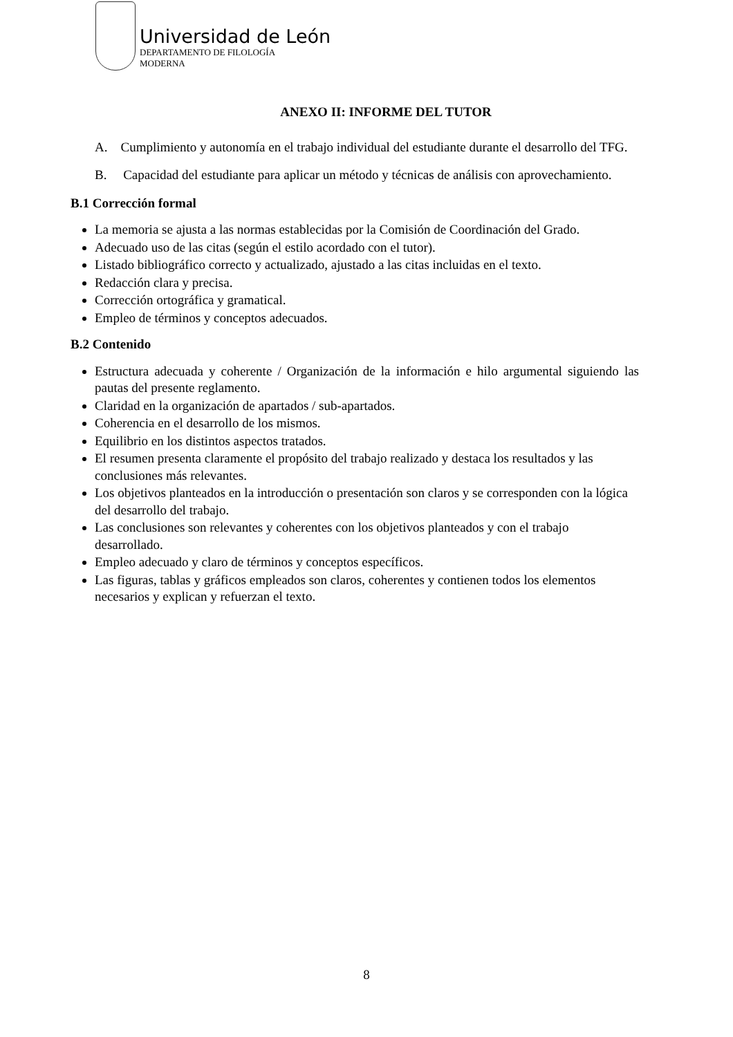Universidad de León
DEPARTAMENTO DE FILOLOGÍA
MODERNA
ANEXO II: INFORME DEL TUTOR
A. Cumplimiento y autonomía en el trabajo individual del estudiante durante el desarrollo del TFG.
B. Capacidad del estudiante para aplicar un método y técnicas de análisis con aprovechamiento.
B.1 Corrección formal
La memoria se ajusta a las normas establecidas por la Comisión de Coordinación del Grado.
Adecuado uso de las citas (según el estilo acordado con el tutor).
Listado bibliográfico correcto y actualizado, ajustado a las citas incluidas en el texto.
Redacción clara y precisa.
Corrección ortográfica y gramatical.
Empleo de términos y conceptos adecuados.
B.2 Contenido
Estructura adecuada y coherente / Organización de la información e hilo argumental siguiendo las pautas del presente reglamento.
Claridad en la organización de apartados / sub-apartados.
Coherencia en el desarrollo de los mismos.
Equilibrio en los distintos aspectos tratados.
El resumen presenta claramente el propósito del trabajo realizado y destaca los resultados y las conclusiones más relevantes.
Los objetivos planteados en la introducción o presentación son claros y se corresponden con la lógica del desarrollo del trabajo.
Las conclusiones son relevantes y coherentes con los objetivos planteados y con el trabajo desarrollado.
Empleo adecuado y claro de términos y conceptos específicos.
Las figuras, tablas y gráficos empleados son claros, coherentes y contienen todos los elementos necesarios y explican y refuerzan el texto.
8